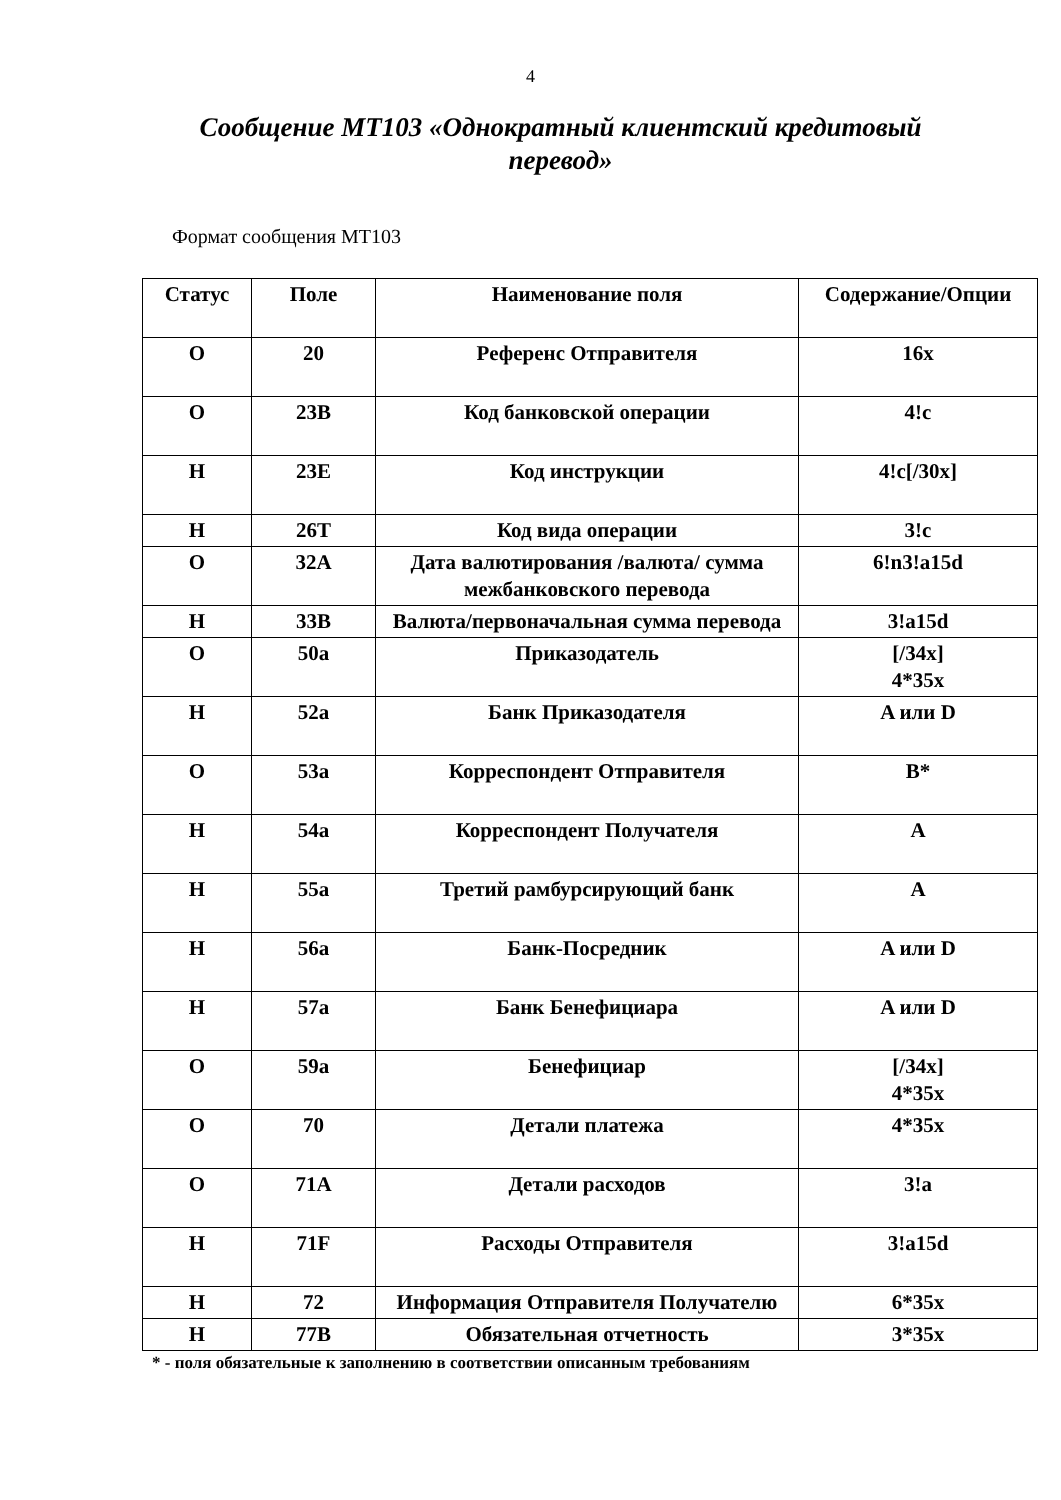4
Сообщение МТ103 «Однократный клиентский кредитовый перевод»
Формат сообщения МТ103
| Статус | Поле | Наименование поля | Содержание/Опции |
| --- | --- | --- | --- |
| O | 20 | Референс Отправителя | 16x |
| O | 23B | Код банковской операции | 4!c |
| H | 23E | Код инструкции | 4!c[/30x] |
| H | 26T | Код вида операции | 3!c |
| O | 32A | Дата валютирования /валюта/ сумма межбанковского перевода | 6!n3!a15d |
| H | 33B | Валюта/первоначальная сумма перевода | 3!a15d |
| O | 50a | Приказодатель | [/34x] 4*35x |
| H | 52a | Банк Приказодателя | A или D |
| O | 53a | Корреспондент Отправителя | B* |
| H | 54a | Корреспондент Получателя | A |
| H | 55a | Третий рамбурсирующий банк | A |
| H | 56a | Банк-Посредник | A или D |
| H | 57a | Банк Бенефициара | A или D |
| O | 59a | Бенефициар | [/34x] 4*35x |
| O | 70 | Детали платежа | 4*35x |
| O | 71A | Детали расходов | 3!a |
| H | 71F | Расходы Отправителя | 3!a15d |
| H | 72 | Информация Отправителя Получателю | 6*35x |
| H | 77B | Обязательная отчетность | 3*35x |
* - поля обязательные к заполнению в соответствии описанным требованиям